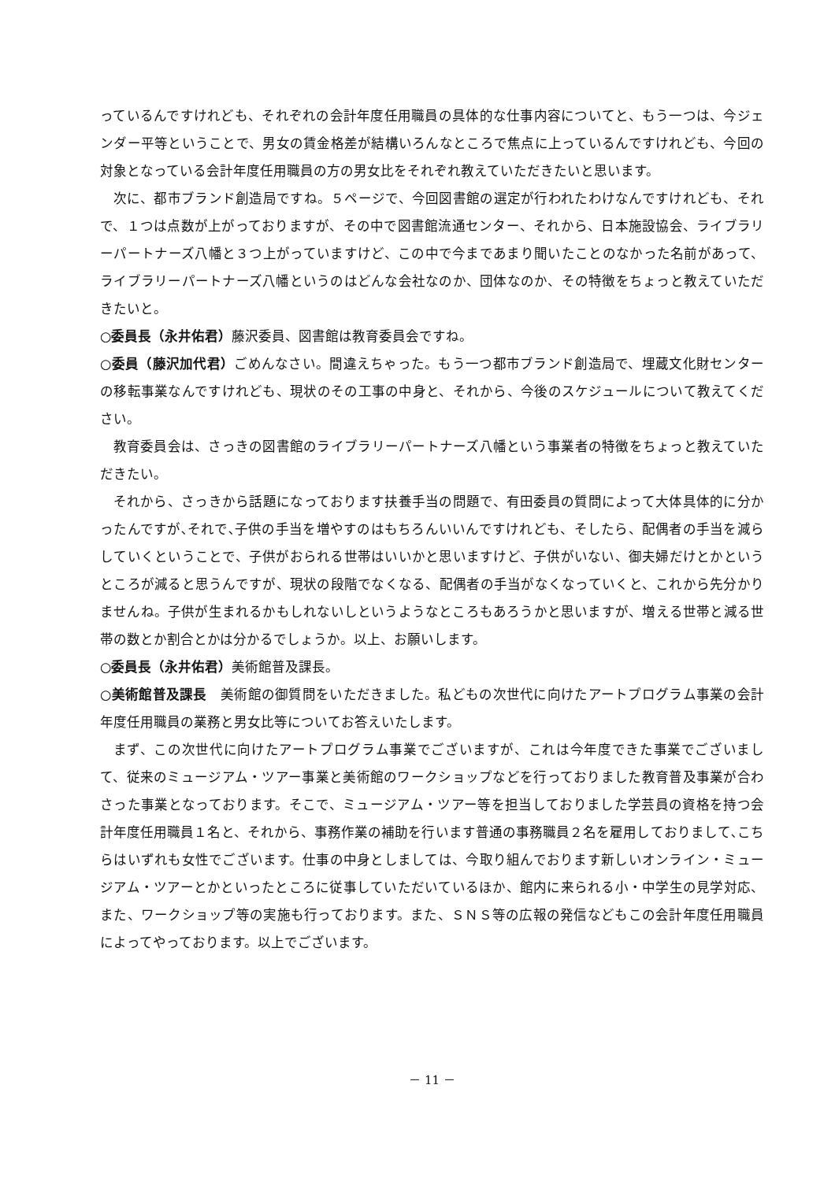っているんですけれども、それぞれの会計年度任用職員の具体的な仕事内容についてと、もう一つは、今ジェンダー平等ということで、男女の賃金格差が結構いろんなところで焦点に上っているんですけれども、今回の対象となっている会計年度任用職員の方の男女比をそれぞれ教えていただきたいと思います。
次に、都市ブランド創造局ですね。５ページで、今回図書館の選定が行われたわけなんですけれども、それで、１つは点数が上がっておりますが、その中で図書館流通センター、それから、日本施設協会、ライブラリーパートナーズ八幡と３つ上がっていますけど、この中で今まであまり聞いたことのなかった名前があって、ライブラリーパートナーズ八幡というのはどんな会社なのか、団体なのか、その特徴をちょっと教えていただきたいと。
○委員長（永井佑君）藤沢委員、図書館は教育委員会ですね。
○委員（藤沢加代君）ごめんなさい。間違えちゃった。もう一つ都市ブランド創造局で、埋蔵文化財センターの移転事業なんですけれども、現状のその工事の中身と、それから、今後のスケジュールについて教えてください。
教育委員会は、さっきの図書館のライブラリーパートナーズ八幡という事業者の特徴をちょっと教えていただきたい。
それから、さっきから話題になっております扶養手当の問題で、有田委員の質問によって大体具体的に分かったんですが､それで､子供の手当を増やすのはもちろんいいんですけれども、そしたら、配偶者の手当を減らしていくということで、子供がおられる世帯はいいかと思いますけど、子供がいない、御夫婦だけとかというところが減ると思うんですが、現状の段階でなくなる、配偶者の手当がなくなっていくと、これから先分かりませんね。子供が生まれるかもしれないしというようなところもあろうかと思いますが、増える世帯と減る世帯の数とか割合とかは分かるでしょうか。以上、お願いします。
○委員長（永井佑君）美術館普及課長。
○美術館普及課長　美術館の御質問をいただきました。私どもの次世代に向けたアートプログラム事業の会計年度任用職員の業務と男女比等についてお答えいたします。
まず、この次世代に向けたアートプログラム事業でございますが、これは今年度できた事業でございまして、従来のミュージアム・ツアー事業と美術館のワークショップなどを行っておりました教育普及事業が合わさった事業となっております。そこで、ミュージアム・ツアー等を担当しておりました学芸員の資格を持つ会計年度任用職員１名と、それから、事務作業の補助を行います普通の事務職員２名を雇用しておりまして､こちらはいずれも女性でございます。仕事の中身としましては、今取り組んでおります新しいオンライン・ミュージアム・ツアーとかといったところに従事していただいているほか、館内に来られる小・中学生の見学対応、また、ワークショップ等の実施も行っております。また、ＳＮＳ等の広報の発信などもこの会計年度任用職員によってやっております。以上でございます。
－ 11 －